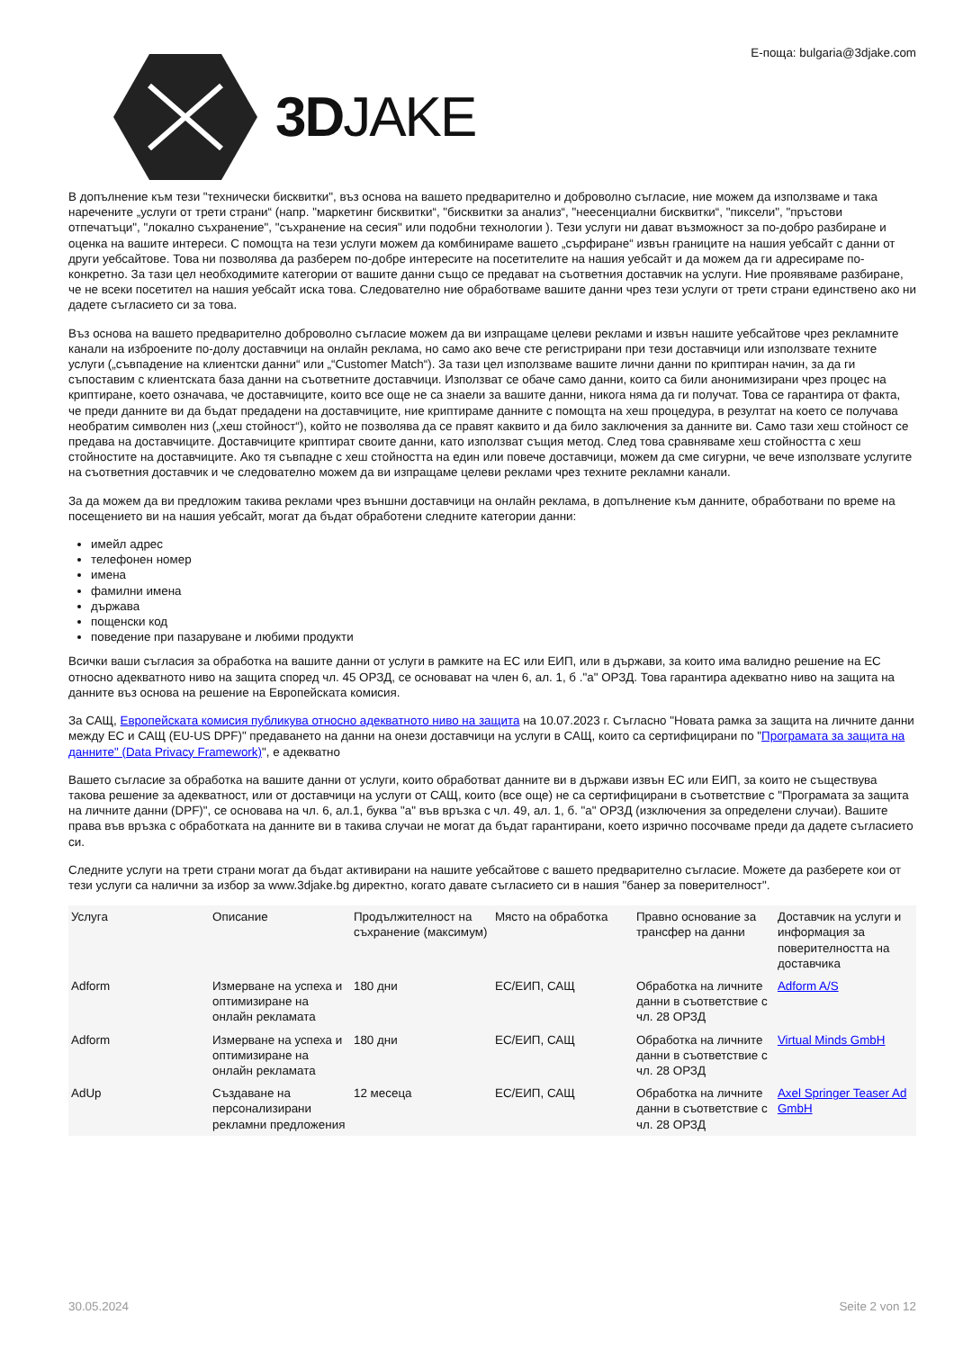3DJAKE
E-поща: bulgaria@3djake.com
В допълнение към тези "технически бисквитки", въз основа на вашето предварително и доброволно съгласие, ние можем да използваме и така наречените „услуги от трети страни“ (напр. "маркетинг бисквитки“, "бисквитки за анализ“, "неесенциални бисквитки“, "пиксели", "пръстови отпечатъци", "локално съхранение", "съхранение на сесия" или подобни технологии ). Тези услуги ни дават възможност за по-добро разбиране и оценка на вашите интереси. С помощта на тези услуги можем да комбинираме вашето „сърфиране“ извън границите на нашия уебсайт с данни от други уебсайтове. Това ни позволява да разберем по-добре интересите на посетителите на нашия уебсайт и да можем да ги адресираме по-конкретно. За тази цел необходимите категории от вашите данни също се предават на съответния доставчик на услуги. Ние проявяваме разбиране, че не всеки посетител на нашия уебсайт иска това. Следователно ние обработваме вашите данни чрез тези услуги от трети страни единствено ако ни дадете съгласието си за това.
Въз основа на вашето предварително доброволно съгласие можем да ви изпращаме целеви реклами и извън нашите уебсайтове чрез рекламните канали на изброените по-долу доставчици на онлайн реклама, но само ако вече сте регистрирани при тези доставчици или използвате техните услуги („съвпадение на клиентски данни“ или „“Customer Match“). За тази цел използваме вашите лични данни по криптиран начин, за да ги съпоставим с клиентската база данни на съответните доставчици. Използват се обаче само данни, които са били анонимизирани чрез процес на криптиране, което означава, че доставчиците, които все още не са знаели за вашите данни, никога няма да ги получат. Това се гарантира от факта, че преди данните ви да бъдат предадени на доставчиците, ние криптираме данните с помощта на хеш процедура, в резултат на което се получава необратим символен низ („хеш стойност“), който не позволява да се правят каквито и да било заключения за данните ви. Само тази хеш стойност се предава на доставчиците. Доставчиците криптират своите данни, като използват същия метод. След това сравняваме хеш стойността с хеш стойностите на доставчиците. Ако тя съвпадне с хеш стойността на един или повече доставчици, можем да сме сигурни, че вече използвате услугите на съответния доставчик и че следователно можем да ви изпращаме целеви реклами чрез техните рекламни канали.
За да можем да ви предложим такива реклами чрез външни доставчици на онлайн реклама, в допълнение към данните, обработвани по време на посещението ви на нашия уебсайт, могат да бъдат обработени следните категории данни:
имейл адрес
телефонен номер
имена
фамилни имена
държава
пощенски код
поведение при пазаруване и любими продукти
Всички ваши съгласия за обработка на вашите данни от услуги в рамките на ЕС или ЕИП, или в държави, за които има валидно решение на ЕС относно адекватното ниво на защита според чл. 45 ОРЗД, се основават на член 6, ал. 1, б ."а" ОРЗД. Това гарантира адекватно ниво на защита на данните въз основа на решение на Европейската комисия.
За САЩ, Европейската комисия публикува относно адекватното ниво на защита на 10.07.2023 г. Съгласно "Новата рамка за защита на личните данни между ЕС и САЩ (EU-US DPF)" предаването на данни на онези доставчици на услуги в САЩ, които са сертифицирани по "Програмата за защита на данните" (Data Privacy Framework)", е адекватно
Вашето съгласие за обработка на вашите данни от услуги, които обработват данните ви в държави извън ЕС или ЕИП, за които не съществува такова решение за адекватност, или от доставчици на услуги от САЩ, които (все още) не са сертифицирани в съответствие с "Програмата за защита на личните данни (DPF)", се основава на чл. 6, ал.1, буква "а" във връзка с чл. 49, ал. 1, б. "а" ОРЗД (изключения за определени случаи). Вашите права във връзка с обработката на данните ви в такива случаи не могат да бъдат гарантирани, което изрично посочваме преди да дадете съгласието си.
Следните услуги на трети страни могат да бъдат активирани на нашите уебсайтове с вашето предварително съгласие. Можете да разберете кои от тези услуги са налични за избор за www.3djake.bg директно, когато давате съгласието си в нашия "банер за поверителност".
| Услуга | Описание | Продължителност на съхранение (максимум) | Място на обработка | Правно основание за трансфер на данни | Доставчик на услуги и информация за поверителността на доставчика |
| --- | --- | --- | --- | --- | --- |
| Adform | Измерване на успеха и оптимизиране на онлайн рекламата | 180 дни | ЕС/ЕИП, САЩ | Обработка на личните данни в съответствие с чл. 28 ОРЗД | Adform A/S |
| Adform | Измерване на успеха и оптимизиране на онлайн рекламата | 180 дни | ЕС/ЕИП, САЩ | Обработка на личните данни в съответствие с чл. 28 ОРЗД | Virtual Minds GmbH |
| AdUp | Създаване на персонализирани рекламни предложения | 12 месеца | ЕС/ЕИП, САЩ | Обработка на личните данни в съответствие с чл. 28 ОРЗД | Axel Springer Teaser Ad GmbH |
30.05.2024 Seite 2 von 12